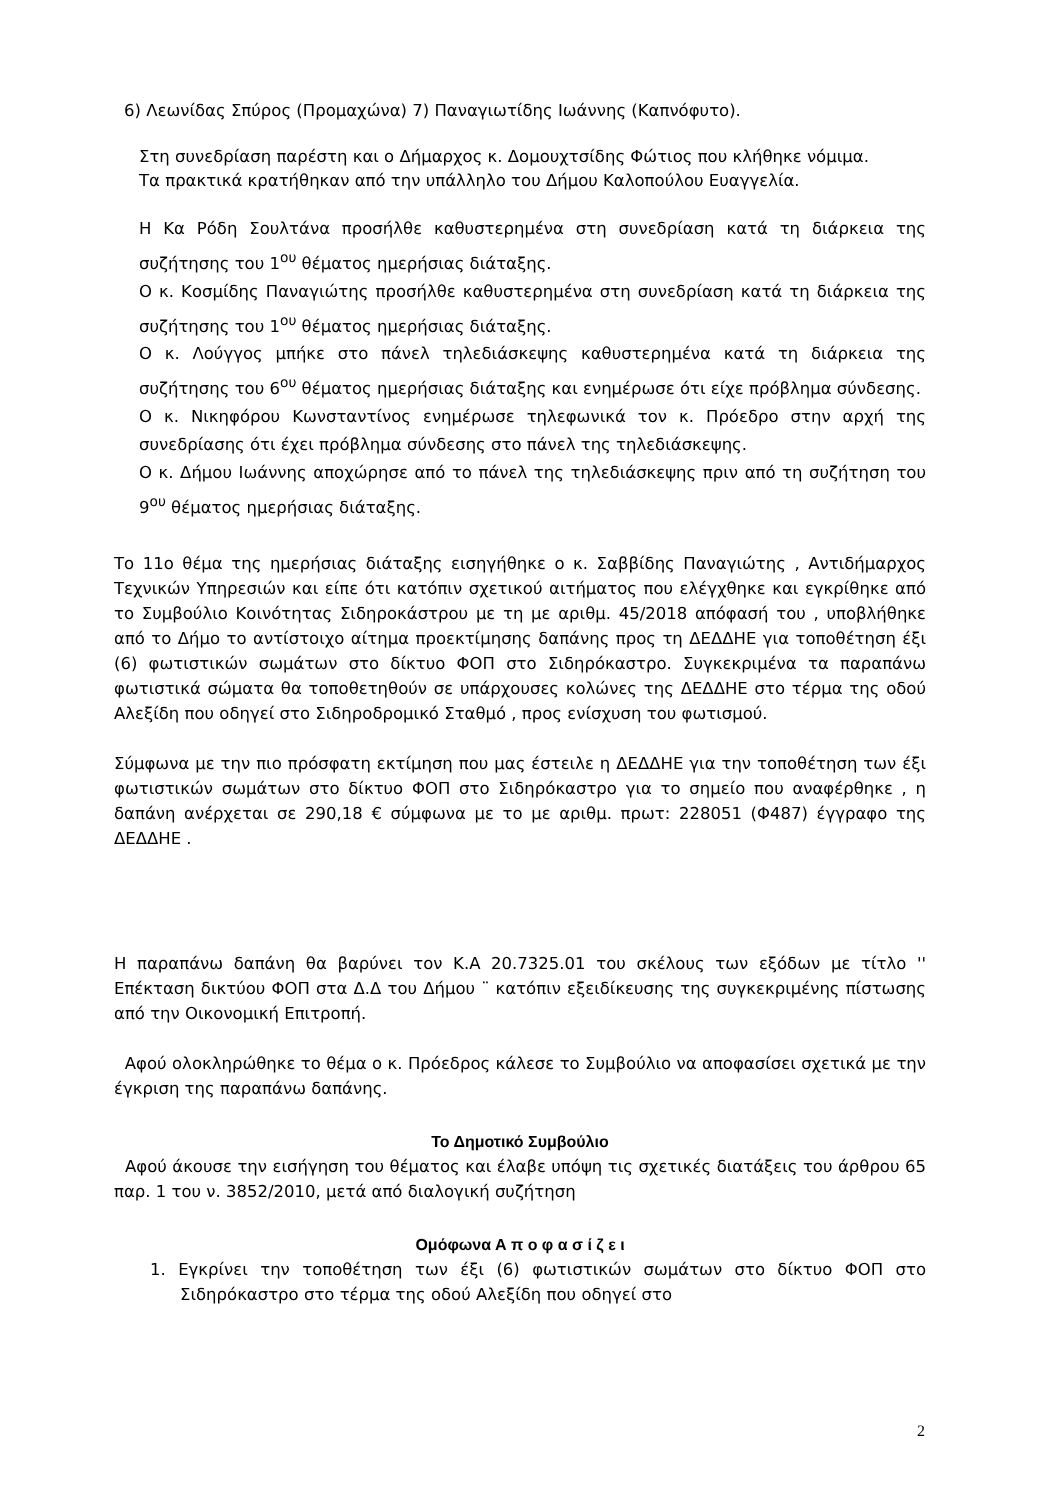6) Λεωνίδας Σπύρος (Προμαχώνα) 7) Παναγιωτίδης Ιωάννης (Καπνόφυτο).
Στη συνεδρίαση παρέστη και ο Δήμαρχος κ. Δομουχτσίδης Φώτιος που κλήθηκε νόμιμα.
Τα πρακτικά κρατήθηκαν από την υπάλληλο του Δήμου Καλοπούλου Ευαγγελία.
Η Κα Ρόδη Σουλτάνα προσήλθε καθυστερημένα στη συνεδρίαση κατά τη διάρκεια της συζήτησης του 1<sup>ου</sup> θέματος ημερήσιας διάταξης.
Ο κ. Κοσμίδης Παναγιώτης προσήλθε καθυστερημένα στη συνεδρίαση κατά τη διάρκεια της συζήτησης του 1<sup>ου</sup> θέματος ημερήσιας διάταξης.
Ο κ. Λούγγος μπήκε στο πάνελ τηλεδιάσκεψης καθυστερημένα κατά τη διάρκεια της συζήτησης του 6<sup>ου</sup> θέματος ημερήσιας διάταξης και ενημέρωσε ότι είχε πρόβλημα σύνδεσης.
Ο κ. Νικηφόρου Κωνσταντίνος ενημέρωσε τηλεφωνικά τον κ. Πρόεδρο στην αρχή της συνεδρίασης ότι έχει πρόβλημα σύνδεσης στο πάνελ της τηλεδιάσκεψης.
Ο κ. Δήμου Ιωάννης αποχώρησε από το πάνελ της τηλεδιάσκεψης πριν από τη συζήτηση του 9<sup>ου</sup> θέματος ημερήσιας διάταξης.
Το 11ο θέμα της ημερήσιας διάταξης εισηγήθηκε ο κ. Σαββίδης Παναγιώτης , Αντιδήμαρχος Τεχνικών Υπηρεσιών και είπε ότι κατόπιν σχετικού αιτήματος που ελέγχθηκε και εγκρίθηκε από το Συμβούλιο Κοινότητας Σιδηροκάστρου με τη με αριθμ. 45/2018 απόφασή του , υποβλήθηκε από το Δήμο το αντίστοιχο αίτημα προεκτίμησης δαπάνης προς τη ΔΕΔΔΗΕ για τοποθέτηση έξι (6) φωτιστικών σωμάτων στο δίκτυο ΦΟΠ στο Σιδηρόκαστρο. Συγκεκριμένα τα παραπάνω φωτιστικά σώματα θα τοποθετηθούν σε υπάρχουσες κολώνες της ΔΕΔΔΗΕ στο τέρμα της οδού Αλεξίδη που οδηγεί στο Σιδηροδρομικό Σταθμό , προς ενίσχυση του φωτισμού.
Σύμφωνα με την πιο πρόσφατη εκτίμηση που μας έστειλε η ΔΕΔΔΗΕ για την τοποθέτηση των έξι φωτιστικών σωμάτων στο δίκτυο ΦΟΠ στο Σιδηρόκαστρο για το σημείο που αναφέρθηκε , η δαπάνη ανέρχεται σε 290,18 € σύμφωνα με το με αριθμ. πρωτ: 228051 (Φ487) έγγραφο της ΔΕΔΔΗΕ .
Η παραπάνω δαπάνη θα βαρύνει τον Κ.Α 20.7325.01 του σκέλους των εξόδων με τίτλο '' Επέκταση δικτύου ΦΟΠ στα Δ.Δ του Δήμου ¨ κατόπιν εξειδίκευσης της συγκεκριμένης πίστωσης από την Οικονομική Επιτροπή.
Αφού ολοκληρώθηκε το θέμα ο κ. Πρόεδρος κάλεσε το Συμβούλιο να αποφασίσει σχετικά με την έγκριση της παραπάνω δαπάνης.
Το Δημοτικό Συμβούλιο
Αφού άκουσε την εισήγηση του θέματος και έλαβε υπόψη τις σχετικές διατάξεις του άρθρου 65 παρ. 1 του ν. 3852/2010, μετά από διαλογική συζήτηση
Ομόφωνα Α π ο φ α σ ί ζ ε ι
1. Εγκρίνει την τοποθέτηση των έξι (6) φωτιστικών σωμάτων στο δίκτυο ΦΟΠ στο Σιδηρόκαστρο στο τέρμα της οδού Αλεξίδη που οδηγεί στο
2